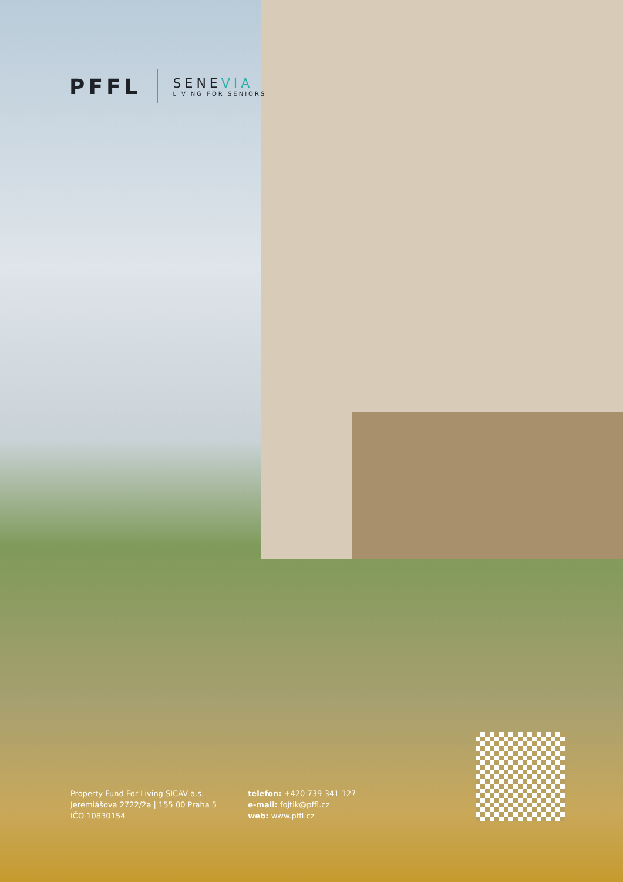PFFL
SENEVIA
LIVING FOR SENIORS
Property Fund For Living SICAV a.s.
Jeremiášova 2722/2a | 155 00 Praha 5
IČO 10830154
telefon: +420 739 341 127
e-mail: fojtik@pffl.cz
web: www.pffl.cz